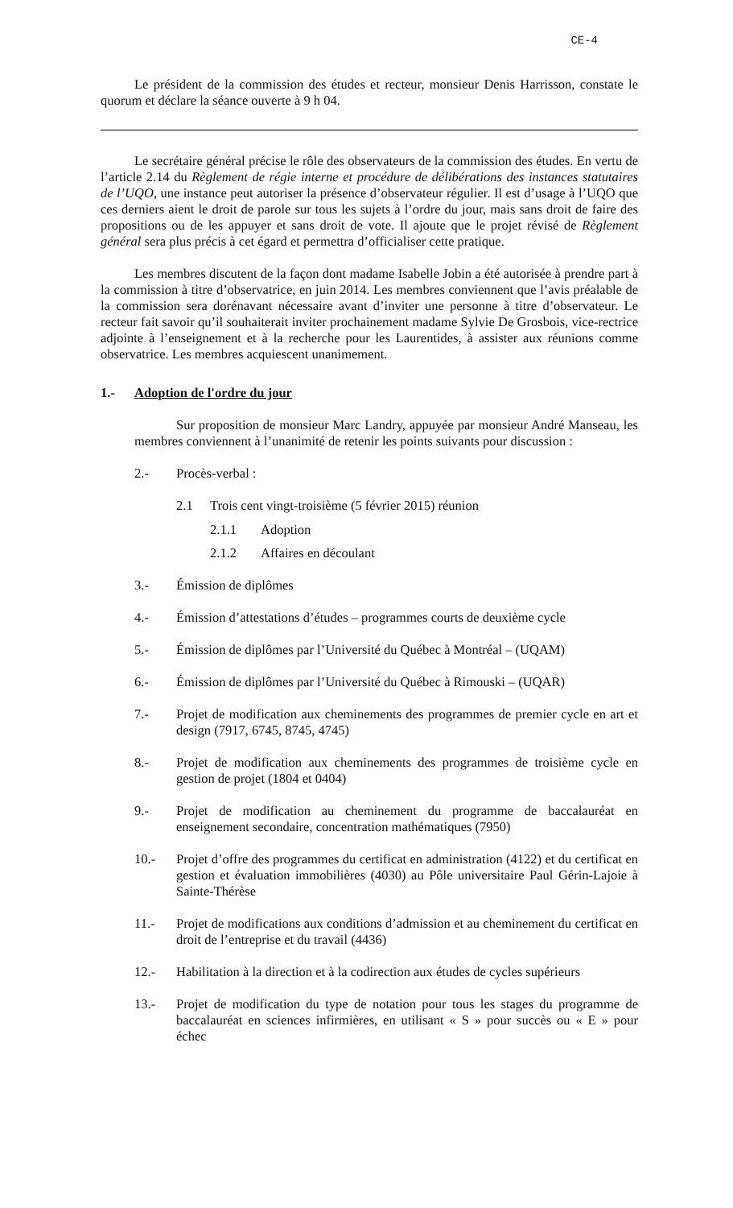CE-4
Le président de la commission des études et recteur, monsieur Denis Harrisson, constate le quorum et déclare la séance ouverte à 9 h 04.
Le secrétaire général précise le rôle des observateurs de la commission des études. En vertu de l’article 2.14 du Règlement de régie interne et procédure de délibérations des instances statutaires de l’UQO, une instance peut autoriser la présence d’observateur régulier. Il est d’usage à l’UQO que ces derniers aient le droit de parole sur tous les sujets à l’ordre du jour, mais sans droit de faire des propositions ou de les appuyer et sans droit de vote. Il ajoute que le projet révisé de Règlement général sera plus précis à cet égard et permettra d’officialiser cette pratique.
Les membres discutent de la façon dont madame Isabelle Jobin a été autorisée à prendre part à la commission à titre d’observatrice, en juin 2014. Les membres conviennent que l’avis préalable de la commission sera dorénavant nécessaire avant d’inviter une personne à titre d’observateur. Le recteur fait savoir qu’il souhaiterait inviter prochainement madame Sylvie De Grosbois, vice-rectrice adjointe à l’enseignement et à la recherche pour les Laurentides, à assister aux réunions comme observatrice. Les membres acquiescent unanimement.
1.- Adoption de l'ordre du jour
Sur proposition de monsieur Marc Landry, appuyée par monsieur André Manseau, les membres conviennent à l’unanimité de retenir les points suivants pour discussion :
2.- Procès-verbal :
2.1 Trois cent vingt-troisième (5 février 2015) réunion
2.1.1 Adoption
2.1.2 Affaires en découlant
3.- Émission de diplômes
4.- Émission d’attestations d’études – programmes courts de deuxième cycle
5.- Émission de diplômes par l’Université du Québec à Montréal – (UQAM)
6.- Émission de diplômes par l’Université du Québec à Rimouski – (UQAR)
7.- Projet de modification aux cheminements des programmes de premier cycle en art et design (7917, 6745, 8745, 4745)
8.- Projet de modification aux cheminements des programmes de troisième cycle en gestion de projet (1804 et 0404)
9.- Projet de modification au cheminement du programme de baccalauréat en enseignement secondaire, concentration mathématiques (7950)
10.- Projet d’offre des programmes du certificat en administration (4122) et du certificat en gestion et évaluation immobilières (4030) au Pôle universitaire Paul Gérin-Lajoie à Sainte-Thérèse
11.- Projet de modifications aux conditions d’admission et au cheminement du certificat en droit de l’entreprise et du travail (4436)
12.- Habilitation à la direction et à la codirection aux études de cycles supérieurs
13.- Projet de modification du type de notation pour tous les stages du programme de baccalauréat en sciences infirmières, en utilisant « S » pour succès ou « E » pour échec